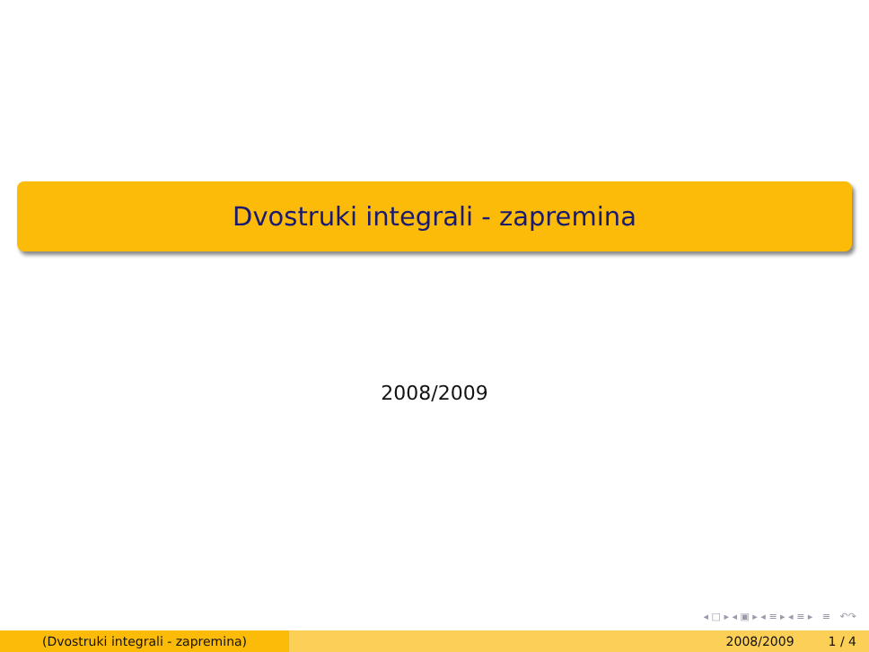Dvostruki integrali - zapremina
2008/2009
◂ □ ▸ ◂ ▣ ▸ ◂ ≡ ▸ ◂ ≡ ▸ ≡ ↶↷
(Dvostruki integrali - zapremina) 2008/2009 1 / 4